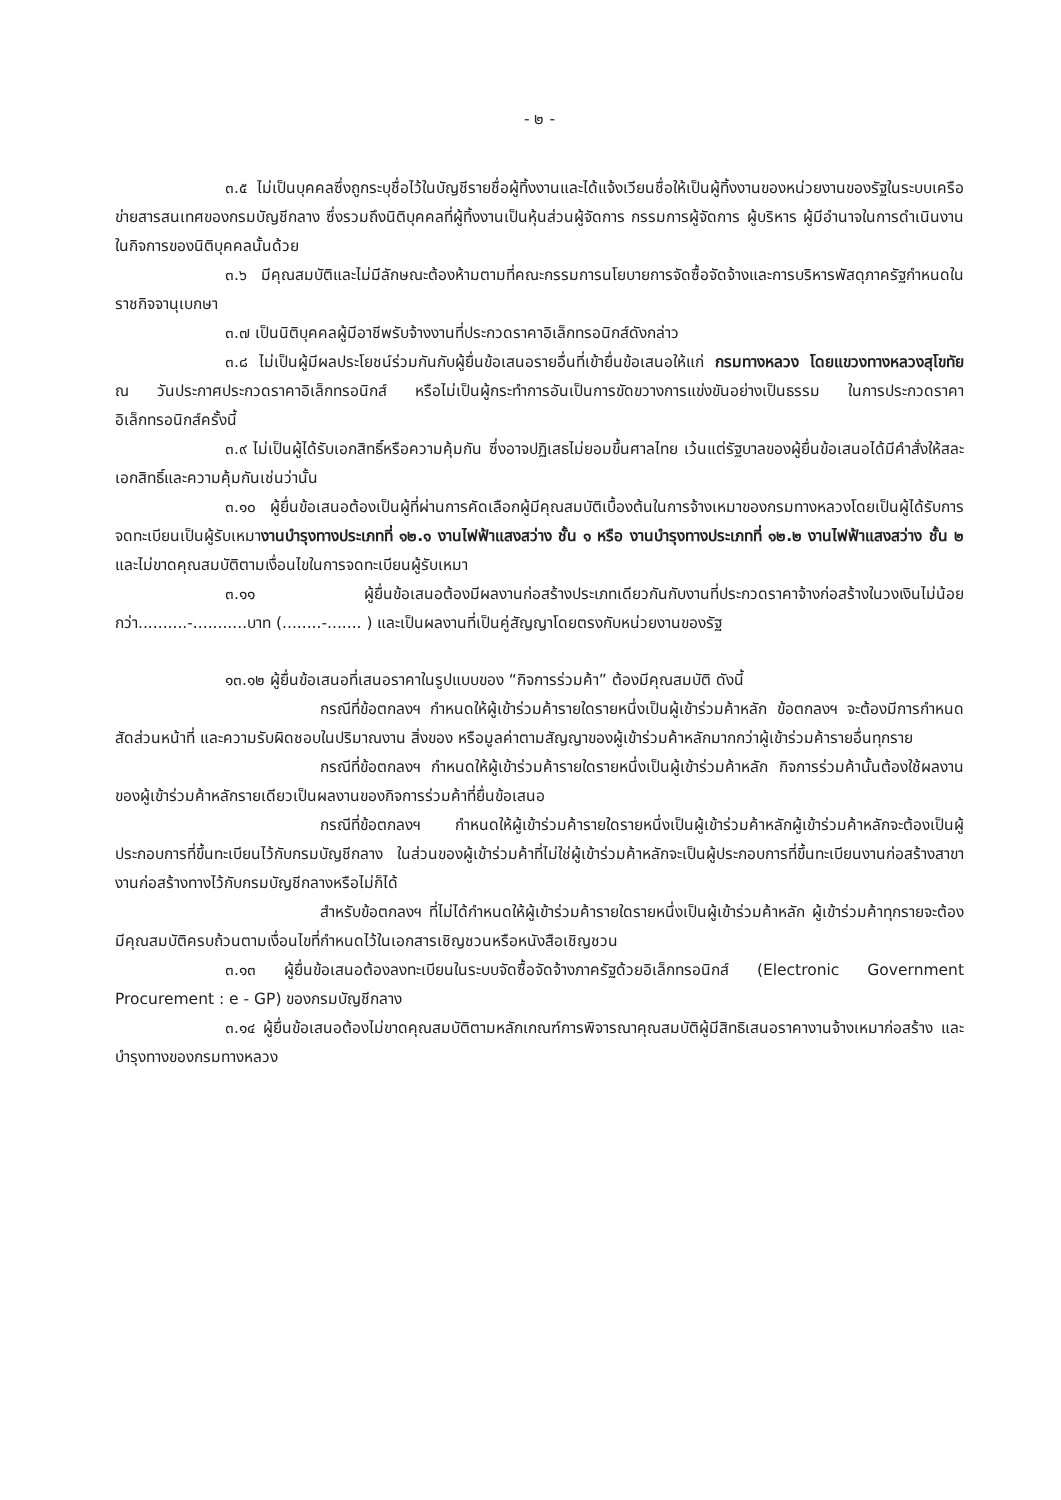- ๒ -
๓.๕ ไม่เป็นบุคคลซึ่งถูกระบุชื่อไว้ในบัญชีรายชื่อผู้ทิ้งงานและได้แจ้งเวียนชื่อให้เป็นผู้ทิ้งงานของหน่วยงานของรัฐในระบบเครือข่ายสารสนเทศของกรมบัญชีกลาง ซึ่งรวมถึงนิติบุคคลที่ผู้ทิ้งงานเป็นหุ้นส่วนผู้จัดการ กรรมการผู้จัดการ ผู้บริหาร ผู้มีอำนาจในการดำเนินงานในกิจการของนิติบุคคลนั้นด้วย
๓.๖ มีคุณสมบัติและไม่มีลักษณะต้องห้ามตามที่คณะกรรมการนโยบายการจัดซื้อจัดจ้างและการบริหารพัสดุภาครัฐกำหนดในราชกิจจานุเบกษา
๓.๗ เป็นนิติบุคคลผู้มีอาชีพรับจ้างงานที่ประกวดราคาอิเล็กทรอนิกส์ดังกล่าว
๓.๘ ไม่เป็นผู้มีผลประโยชน์ร่วมกันกับผู้ยื่นข้อเสนอรายอื่นที่เข้ายื่นข้อเสนอให้แก่ กรมทางหลวง โดยแขวงทางหลวงสุโขทัย ณ วันประกาศประกวดราคาอิเล็กทรอนิกส์ หรือไม่เป็นผู้กระทำการอันเป็นการขัดขวางการแข่งขันอย่างเป็นธรรม ในการประกวดราคาอิเล็กทรอนิกส์ครั้งนี้
๓.๙ ไม่เป็นผู้ได้รับเอกสิทธิ์หรือความคุ้มกัน ซึ่งอาจปฏิเสธไม่ยอมขึ้นศาลไทย เว้นแต่รัฐบาลของผู้ยื่นข้อเสนอได้มีคำสั่งให้สละเอกสิทธิ์และความคุ้มกันเช่นว่านั้น
๓.๑๐ ผู้ยื่นข้อเสนอต้องเป็นผู้ที่ผ่านการคัดเลือกผู้มีคุณสมบัติเบื้องต้นในการจ้างเหมาของกรมทางหลวงโดยเป็นผู้ได้รับการจดทะเบียนเป็นผู้รับเหมางานบำรุงทางประเภทที่ ๑๒.๑ งานไฟฟ้าแสงสว่าง ชั้น ๑ หรือ งานบำรุงทางประเภทที่ ๑๒.๒ งานไฟฟ้าแสงสว่าง ชั้น ๒ และไม่ขาดคุณสมบัติตามเงื่อนไขในการจดทะเบียนผู้รับเหมา
๓.๑๑ ผู้ยื่นข้อเสนอต้องมีผลงานก่อสร้างประเภทเดียวกันกับงานที่ประกวดราคาจ้างก่อสร้างในวงเงินไม่น้อยกว่า..........-...........บาท (........-....... ) และเป็นผลงานที่เป็นคู่สัญญาโดยตรงกับหน่วยงานของรัฐ
๑๓.๑๒ ผู้ยื่นข้อเสนอที่เสนอราคาในรูปแบบของ “กิจการร่วมค้า” ต้องมีคุณสมบัติ ดังนี้
กรณีที่ข้อตกลงฯ กำหนดให้ผู้เข้าร่วมค้ารายใดรายหนึ่งเป็นผู้เข้าร่วมค้าหลัก ข้อตกลงฯ จะต้องมีการกำหนดสัดส่วนหน้าที่ และความรับผิดชอบในปริมาณงาน สิ่งของ หรือมูลค่าตามสัญญาของผู้เข้าร่วมค้าหลักมากกว่าผู้เข้าร่วมค้ารายอื่นทุกราย
กรณีที่ข้อตกลงฯ กำหนดให้ผู้เข้าร่วมค้ารายใดรายหนึ่งเป็นผู้เข้าร่วมค้าหลัก กิจการร่วมค้านั้นต้องใช้ผลงานของผู้เข้าร่วมค้าหลักรายเดียวเป็นผลงานของกิจการร่วมค้าที่ยื่นข้อเสนอ
กรณีที่ข้อตกลงฯ กำหนดให้ผู้เข้าร่วมค้ารายใดรายหนึ่งเป็นผู้เข้าร่วมค้าหลักผู้เข้าร่วมค้าหลักจะต้องเป็นผู้ประกอบการที่ขึ้นทะเบียนไว้กับกรมบัญชีกลาง ในส่วนของผู้เข้าร่วมค้าที่ไม่ใช่ผู้เข้าร่วมค้าหลักจะเป็นผู้ประกอบการที่ขึ้นทะเบียนงานก่อสร้างสาขางานก่อสร้างทางไว้กับกรมบัญชีกลางหรือไม่ก็ได้
สำหรับข้อตกลงฯ ที่ไม่ได้กำหนดให้ผู้เข้าร่วมค้ารายใดรายหนึ่งเป็นผู้เข้าร่วมค้าหลัก ผู้เข้าร่วมค้าทุกรายจะต้องมีคุณสมบัติครบถ้วนตามเงื่อนไขที่กำหนดไว้ในเอกสารเชิญชวนหรือหนังสือเชิญชวน
๓.๑๓ ผู้ยื่นข้อเสนอต้องลงทะเบียนในระบบจัดซื้อจัดจ้างภาครัฐด้วยอิเล็กทรอนิกส์ (Electronic Government Procurement : e - GP) ของกรมบัญชีกลาง
๓.๑๔ ผู้ยื่นข้อเสนอต้องไม่ขาดคุณสมบัติตามหลักเกณฑ์การพิจารณาคุณสมบัติผู้มีสิทธิเสนอราคางานจ้างเหมาก่อสร้าง และบำรุงทางของกรมทางหลวง